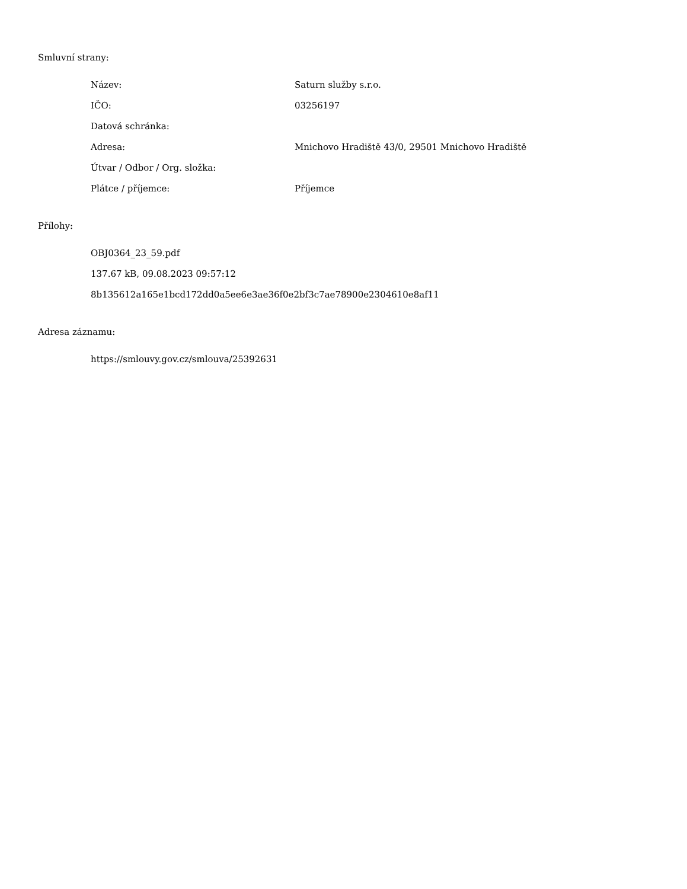Smluvní strany:
| Název: | Saturn služby s.r.o. |
| IČO: | 03256197 |
| Datová schránka: | |
| Adresa: | Mnichovo Hradiště 43/0, 29501 Mnichovo Hradiště |
| Útvar / Odbor / Org. složka: | |
| Plátce / příjemce: | Příjemce |
Přílohy:
OBJ0364_23_59.pdf
137.67 kB, 09.08.2023 09:57:12
8b135612a165e1bcd172dd0a5ee6e3ae36f0e2bf3c7ae78900e2304610e8af11
Adresa záznamu:
https://smlouvy.gov.cz/smlouva/25392631